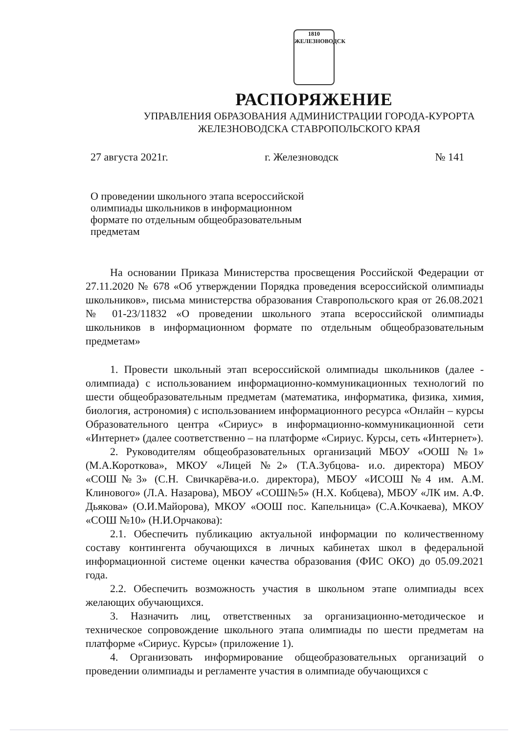1810
ЖЕЛЕЗНОВОДСК
РАСПОРЯЖЕНИЕ
УПРАВЛЕНИЯ ОБРАЗОВАНИЯ АДМИНИСТРАЦИИ ГОРОДА-КУРОРТА
ЖЕЛЕЗНОВОДСКА СТАВРОПОЛЬСКОГО КРАЯ
27 августа 2021г. г. Железноводск № 141
О проведении школьного этапа всероссийской олимпиады школьников в информационном формате по отдельным общеобразовательным предметам
На основании Приказа Министерства просвещения Российской Федерации от 27.11.2020 № 678 «Об утверждении Порядка проведения всероссийской олимпиады школьников», письма министерства образования Ставропольского края от 26.08.2021 № 01-23/11832 «О проведении школьного этапа всероссийской олимпиады школьников в информационном формате по отдельным общеобразовательным предметам»
1. Провести школьный этап всероссийской олимпиады школьников (далее - олимпиада) с использованием информационно-коммуникационных технологий по шести общеобразовательным предметам (математика, информатика, физика, химия, биология, астрономия) с использованием информационного ресурса «Онлайн – курсы Образовательного центра «Сириус» в информационно-коммуникационной сети «Интернет» (далее соответственно – на платформе «Сириус. Курсы, сеть «Интернет»).
2. Руководителям общеобразовательных организаций МБОУ «ООШ №1» (М.А.Короткова», МКОУ «Лицей №2» (Т.А.Зубцова- и.о. директора) МБОУ «СОШ№3» (С.Н. Свичкарёва-и.о. директора), МБОУ «ИСОШ №4 им. А.М. Клинового» (Л.А. Назарова), МБОУ «СОШ№5» (Н.Х. Кобцева), МБОУ «ЛК им. А.Ф. Дьякова» (О.И.Майорова), МКОУ «ООШ пос. Капельница» (С.А.Кочкаева), МКОУ «СОШ №10» (Н.И.Орчакова):
2.1. Обеспечить публикацию актуальной информации по количественному составу контингента обучающихся в личных кабинетах школ в федеральной информационной системе оценки качества образования (ФИС ОКО) до 05.09.2021 года.
2.2. Обеспечить возможность участия в школьном этапе олимпиады всех желающих обучающихся.
3. Назначить лиц, ответственных за организационно-методическое и техническое сопровождение школьного этапа олимпиады по шести предметам на платформе «Сириус. Курсы» (приложение 1).
4. Организовать информирование общеобразовательных организаций о проведении олимпиады и регламенте участия в олимпиаде обучающихся с